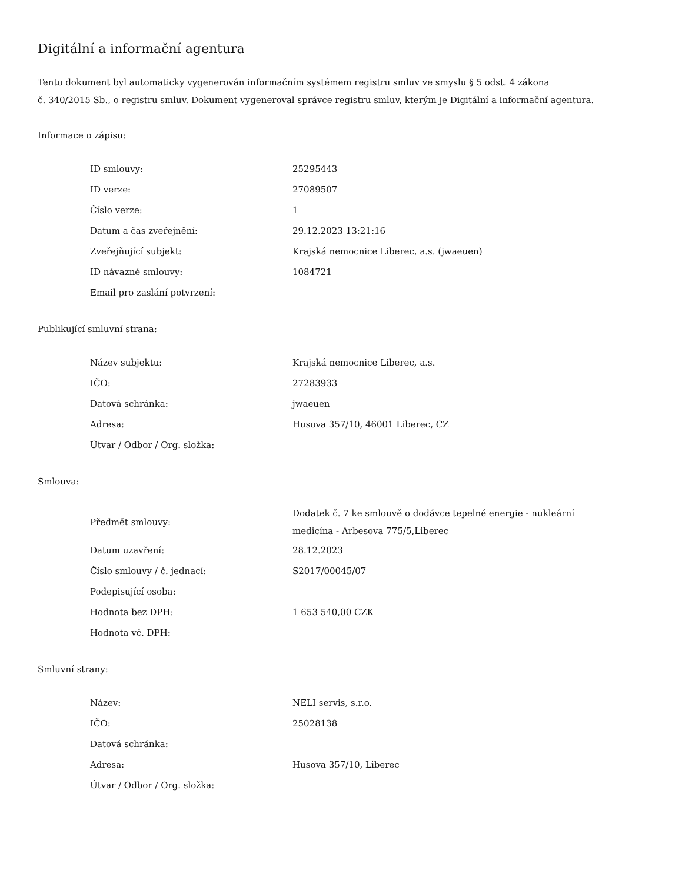Digitální a informační agentura
Tento dokument byl automaticky vygenerován informačním systémem registru smluv ve smyslu § 5 odst. 4 zákona
č. 340/2015 Sb., o registru smluv. Dokument vygeneroval správce registru smluv, kterým je Digitální a informační agentura.
Informace o zápisu:
| ID smlouvy: | 25295443 |
| ID verze: | 27089507 |
| Číslo verze: | 1 |
| Datum a čas zveřejnění: | 29.12.2023 13:21:16 |
| Zveřejňující subjekt: | Krajská nemocnice Liberec, a.s. (jwaeuen) |
| ID návazné smlouvy: | 1084721 |
| Email pro zaslání potvrzení: | |
Publikující smluvní strana:
| Název subjektu: | Krajská nemocnice Liberec, a.s. |
| IČO: | 27283933 |
| Datová schránka: | jwaeuen |
| Adresa: | Husova 357/10, 46001 Liberec, CZ |
| Útvar / Odbor / Org. složka: | |
Smlouva:
| Předmět smlouvy: | Dodatek č. 7 ke smlouvě o dodávce tepelné energie - nukleární medicína - Arbesova 775/5,Liberec |
| Datum uzavření: | 28.12.2023 |
| Číslo smlouvy / č. jednací: | S2017/00045/07 |
| Podepisující osoba: | |
| Hodnota bez DPH: | 1 653 540,00 CZK |
| Hodnota vč. DPH: | |
Smluvní strany:
| Název: | NELI servis, s.r.o. |
| IČO: | 25028138 |
| Datová schránka: | |
| Adresa: | Husova 357/10, Liberec |
| Útvar / Odbor / Org. složka: | |